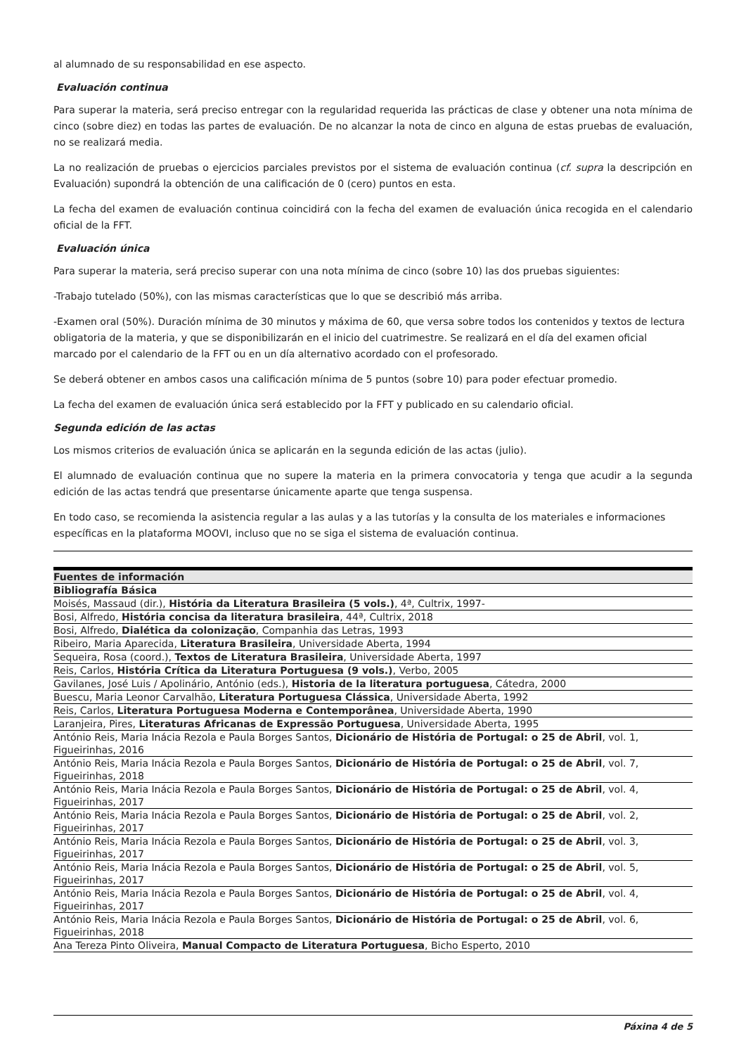al alumnado de su responsabilidad en ese aspecto.
Evaluación continua
Para superar la materia, será preciso entregar con la regularidad requerida las prácticas de clase y obtener una nota mínima de cinco (sobre diez) en todas las partes de evaluación. De no alcanzar la nota de cinco en alguna de estas pruebas de evaluación, no se realizará media.
La no realización de pruebas o ejercicios parciales previstos por el sistema de evaluación continua (cf. supra la descripción en Evaluación) supondrá la obtención de una calificación de 0 (cero) puntos en esta.
La fecha del examen de evaluación continua coincidirá con la fecha del examen de evaluación única recogida en el calendario oficial de la FFT.
Evaluación única
Para superar la materia, será preciso superar con una nota mínima de cinco (sobre 10) las dos pruebas siguientes:
-Trabajo tutelado (50%), con las mismas características que lo que se describió más arriba.
-Examen oral (50%). Duración mínima de 30 minutos y máxima de 60, que versa sobre todos los contenidos y textos de lectura obligatoria de la materia, y que se disponibilizarán en el inicio del cuatrimestre. Se realizará en el día del examen oficial marcado por el calendario de la FFT ou en un día alternativo acordado con el profesorado.
Se deberá obtener en ambos casos una calificación mínima de 5 puntos (sobre 10) para poder efectuar promedio.
La fecha del examen de evaluación única será establecido por la FFT y publicado en su calendario oficial.
Segunda edición de las actas
Los mismos criterios de evaluación única se aplicarán en la segunda edición de las actas (julio).
El alumnado de evaluación continua que no supere la materia en la primera convocatoria y tenga que acudir a la segunda edición de las actas tendrá que presentarse únicamente aparte que tenga suspensa.
En todo caso, se recomienda la asistencia regular a las aulas y a las tutorías y la consulta de los materiales e informaciones específicas en la plataforma MOOVI, incluso que no se siga el sistema de evaluación continua.
| Fuentes de información |
| --- |
| Bibliografía Básica |
| Moisés, Massaud (dir.), História da Literatura Brasileira (5 vols.) , 4ª, Cultrix, 1997- |
| Bosi, Alfredo, História concisa da literatura brasileira , 44ª, Cultrix, 2018 |
| Bosi, Alfredo, Dialética da colonização , Companhia das Letras, 1993 |
| Ribeiro, Maria Aparecida, Literatura Brasileira , Universidade Aberta, 1994 |
| Sequeira, Rosa (coord.), Textos de Literatura Brasileira , Universidade Aberta, 1997 |
| Reis, Carlos, História Crítica da Literatura Portuguesa (9 vols.) , Verbo, 2005 |
| Gavilanes, José Luis / Apolinário, António (eds.), Historia de la literatura portuguesa , Cátedra, 2000 |
| Buescu, Maria Leonor Carvalhão, Literatura Portuguesa Clássica , Universidade Aberta, 1992 |
| Reis, Carlos, Literatura Portuguesa Moderna e Contemporânea , Universidade Aberta, 1990 |
| Laranjeira, Pires, Literaturas Africanas de Expressão Portuguesa , Universidade Aberta, 1995 |
| António Reis, Maria Inácia Rezola e Paula Borges Santos, Dicionário de História de Portugal: o 25 de Abril , vol. 1, Figueirinhas, 2016 |
| António Reis, Maria Inácia Rezola e Paula Borges Santos, Dicionário de História de Portugal: o 25 de Abril , vol. 7, Figueirinhas, 2018 |
| António Reis, Maria Inácia Rezola e Paula Borges Santos, Dicionário de História de Portugal: o 25 de Abril , vol. 4, Figueirinhas, 2017 |
| António Reis, Maria Inácia Rezola e Paula Borges Santos, Dicionário de História de Portugal: o 25 de Abril , vol. 2, Figueirinhas, 2017 |
| António Reis, Maria Inácia Rezola e Paula Borges Santos, Dicionário de História de Portugal: o 25 de Abril , vol. 3, Figueirinhas, 2017 |
| António Reis, Maria Inácia Rezola e Paula Borges Santos, Dicionário de História de Portugal: o 25 de Abril , vol. 5, Figueirinhas, 2017 |
| António Reis, Maria Inácia Rezola e Paula Borges Santos, Dicionário de História de Portugal: o 25 de Abril , vol. 4, Figueirinhas, 2017 |
| António Reis, Maria Inácia Rezola e Paula Borges Santos, Dicionário de História de Portugal: o 25 de Abril , vol. 6, Figueirinhas, 2018 |
| Ana Tereza Pinto Oliveira, Manual Compacto de Literatura Portuguesa , Bicho Esperto, 2010 |
Páxina 4 de 5